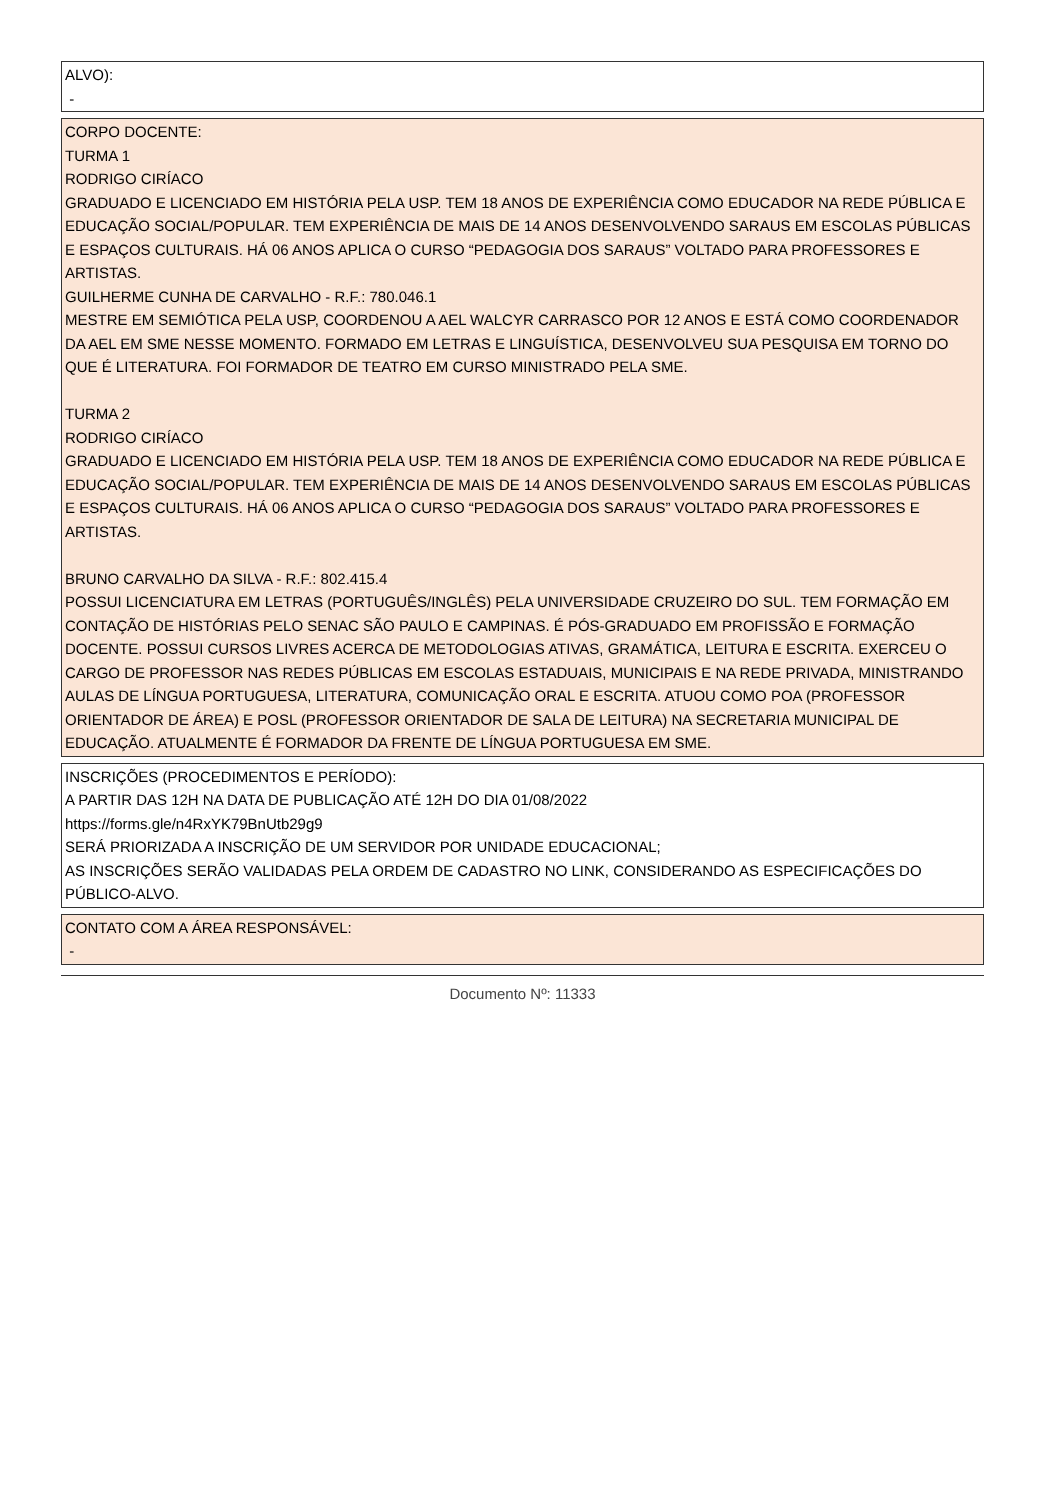ALVO):
-
CORPO DOCENTE:
TURMA 1
RODRIGO CIRÍACO
GRADUADO E LICENCIADO EM HISTÓRIA PELA USP. TEM 18 ANOS DE EXPERIÊNCIA COMO EDUCADOR NA REDE PÚBLICA E EDUCAÇÃO SOCIAL/POPULAR. TEM EXPERIÊNCIA DE MAIS DE 14 ANOS DESENVOLVENDO SARAUS EM ESCOLAS PÚBLICAS E ESPAÇOS CULTURAIS. HÁ 06 ANOS APLICA O CURSO “PEDAGOGIA DOS SARAUS” VOLTADO PARA PROFESSORES E ARTISTAS.
GUILHERME CUNHA DE CARVALHO - R.F.: 780.046.1
MESTRE EM SEMIÓTICA PELA USP, COORDENOU A AEL WALCYR CARRASCO POR 12 ANOS E ESTÁ COMO COORDENADOR DA AEL EM SME NESSE MOMENTO. FORMADO EM LETRAS E LINGUÍSTICA, DESENVOLVEU SUA PESQUISA EM TORNO DO QUE É LITERATURA. FOI FORMADOR DE TEATRO EM CURSO MINISTRADO PELA SME.
TURMA 2
RODRIGO CIRÍACO
GRADUADO E LICENCIADO EM HISTÓRIA PELA USP. TEM 18 ANOS DE EXPERIÊNCIA COMO EDUCADOR NA REDE PÚBLICA E EDUCAÇÃO SOCIAL/POPULAR. TEM EXPERIÊNCIA DE MAIS DE 14 ANOS DESENVOLVENDO SARAUS EM ESCOLAS PÚBLICAS E ESPAÇOS CULTURAIS. HÁ 06 ANOS APLICA O CURSO “PEDAGOGIA DOS SARAUS” VOLTADO PARA PROFESSORES E ARTISTAS.
BRUNO CARVALHO DA SILVA - R.F.: 802.415.4
POSSUI LICENCIATURA EM LETRAS (PORTUGUÊS/INGLÊS) PELA UNIVERSIDADE CRUZEIRO DO SUL. TEM FORMAÇÃO EM CONTAÇÃO DE HISTÓRIAS PELO SENAC SÃO PAULO E CAMPINAS. É PÓS-GRADUADO EM PROFISSÃO E FORMAÇÃO DOCENTE. POSSUI CURSOS LIVRES ACERCA DE METODOLOGIAS ATIVAS, GRAMÁTICA, LEITURA E ESCRITA. EXERCEU O CARGO DE PROFESSOR NAS REDES PÚBLICAS EM ESCOLAS ESTADUAIS, MUNICIPAIS E NA REDE PRIVADA, MINISTRANDO AULAS DE LÍNGUA PORTUGUESA, LITERATURA, COMUNICAÇÃO ORAL E ESCRITA. ATUOU COMO POA (PROFESSOR ORIENTADOR DE ÁREA) E POSL (PROFESSOR ORIENTADOR DE SALA DE LEITURA) NA SECRETARIA MUNICIPAL DE EDUCAÇÃO. ATUALMENTE É FORMADOR DA FRENTE DE LÍNGUA PORTUGUESA EM SME.
INSCRIÇÕES (PROCEDIMENTOS E PERÍODO):
A PARTIR DAS 12H NA DATA DE PUBLICAÇÃO ATÉ 12H DO DIA 01/08/2022
https://forms.gle/n4RxYK79BnUtb29g9
SERÁ PRIORIZADA A INSCRIÇÃO DE UM SERVIDOR POR UNIDADE EDUCACIONAL;
AS INSCRIÇÕES SERÃO VALIDADAS PELA ORDEM DE CADASTRO NO LINK, CONSIDERANDO AS ESPECIFICAÇÕES DO PÚBLICO-ALVO.
CONTATO COM A ÁREA RESPONSÁVEL:
-
Documento Nº: 11333